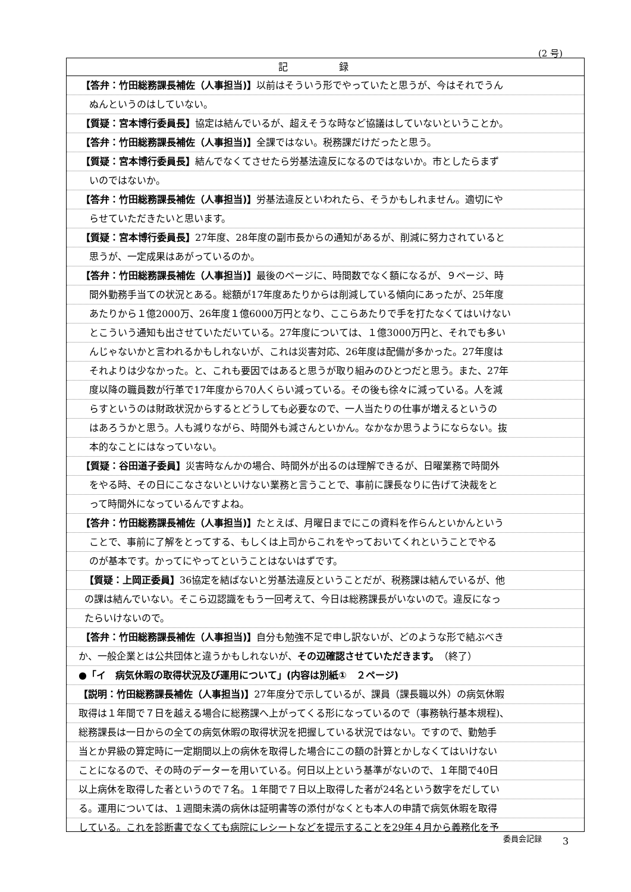(2 号)
記 録
【答弁：竹田総務課長補佐（人事担当)】以前はそういう形でやっていたと思うが、今はそれでうん
ぬんというのはしていない。
【質疑：宮本博行委員長】協定は結んでいるが、超えそうな時など協議はしていないということか。
【答弁：竹田総務課長補佐（人事担当)】全課ではない。税務課だけだったと思う。
【質疑：宮本博行委員長】結んでなくてさせたら労基法違反になるのではないか。市としたらまず
いのではないか。
【答弁：竹田総務課長補佐（人事担当)】労基法違反といわれたら、そうかもしれません。適切にや
らせていただきたいと思います。
【質疑：宮本博行委員長】27年度、28年度の副市長からの通知があるが、削減に努力されていると
思うが、一定成果はあがっているのか。
【答弁：竹田総務課長補佐（人事担当)】最後のページに、時間数でなく額になるが、９ページ、時
間外勤務手当ての状況とある。総額が17年度あたりからは削減している傾向にあったが、25年度
あたりから１億2000万、26年度１億6000万円となり、ここらあたりで手を打たなくてはいけない
とこういう通知も出させていただいている。27年度については、１億3000万円と、それでも多い
んじゃないかと言われるかもしれないが、これは災害対応、26年度は配備が多かった。27年度は
それよりは少なかった。と、これも要因ではあると思うが取り組みのひとつだと思う。また、27年
度以降の職員数が行革で17年度から70人くらい減っている。その後も徐々に減っている。人を減
らすというのは財政状況からするとどうしても必要なので、一人当たりの仕事が増えるというの
はあろうかと思う。人も減りながら、時間外も減さんといかん。なかなか思うようにならない。抜
本的なことにはなっていない。
【質疑：谷田道子委員】災害時なんかの場合、時間外が出るのは理解できるが、日曜業務で時間外
をやる時、その日にこなさないといけない業務と言うことで、事前に課長なりに告げて決裁をと
って時間外になっているんですよね。
【答弁：竹田総務課長補佐（人事担当)】たとえば、月曜日までにこの資料を作らんといかんという
ことで、事前に了解をとってする、もしくは上司からこれをやっておいてくれということでやる
のが基本です。かってにやってということはないはずです。
【質疑：上岡正委員】36協定を結ばないと労基法違反ということだが、税務課は結んでいるが、他
の課は結んでいない。そこら辺認識をもう一回考えて、今日は総務課長がいないので。違反になっ
たらいけないので。
【答弁：竹田総務課長補佐（人事担当)】自分も勉強不足で申し訳ないが、どのような形で結ぶべき
か、一般企業とは公共団体と違うかもしれないが、その辺確認させていただきます。　（終了）
●「イ　病気休暇の取得状況及び運用について」(内容は別紙①　２ページ)
【説明：竹田総務課長補佐（人事担当)】27年度分で示しているが、課員（課長職以外）の病気休暇
取得は１年間で７日を越える場合に総務課へ上がってくる形になっているので（事務執行基本規程)、
総務課長は一日からの全ての病気休暇の取得状況を把握している状況ではない。ですので、勤勉手
当とか昇級の算定時に一定期間以上の病休を取得した場合にこの額の計算とかしなくてはいけない
ことになるので、その時のデーターを用いている。何日以上という基準がないので、１年間で40日
以上病休を取得した者というので７名。１年間で７日以上取得した者が24名という数字をだしてい
る。運用については、１週間未満の病休は証明書等の添付がなくとも本人の申請で病気休暇を取得
している。これを診断書でなくても病院にレシートなどを提示することを29年４月から義務化を予
委員会記録 3